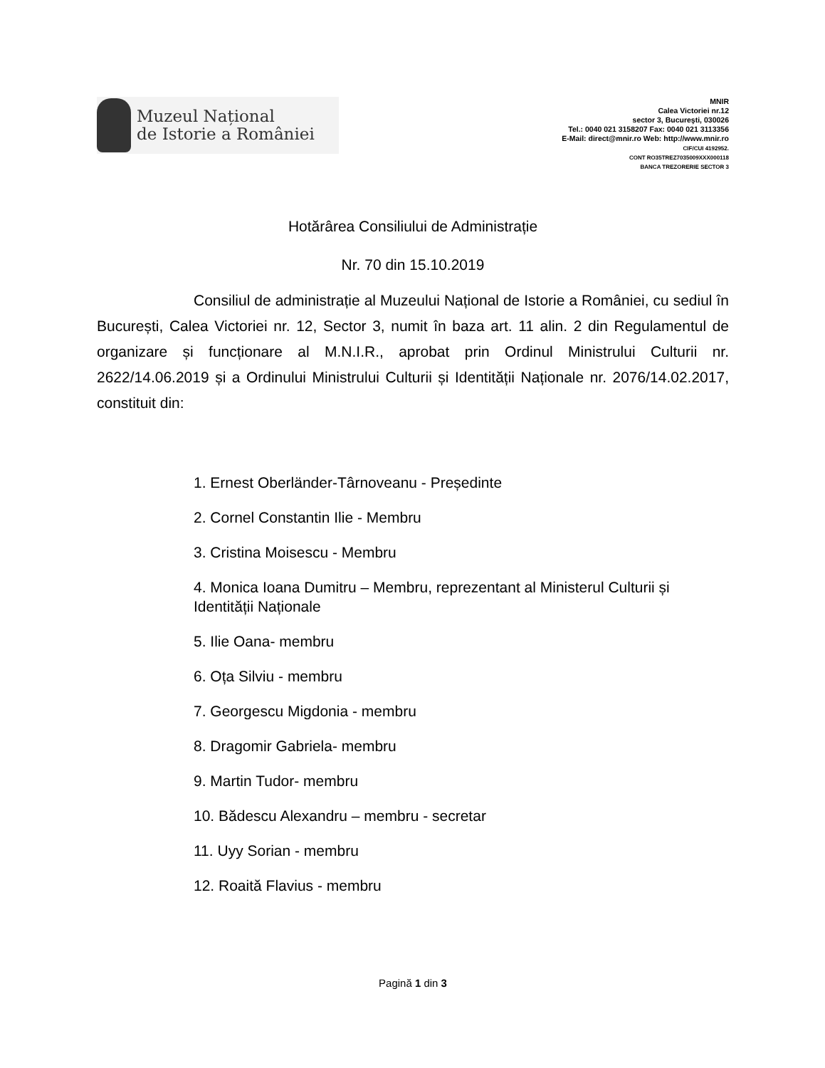Muzeul Național
de Istorie a României
MNIR
Calea Victoriei nr.12
sector 3, Bucureşti, 030026
Tel.: 0040 021 3158207 Fax: 0040 021 3113356
E-Mail: direct@mnir.ro Web: http://www.mnir.ro
CIF/CUI 4192952.
CONT RO35TREZ7035009XXX000118
BANCA TREZORERIE SECTOR 3
Hotărârea Consiliului de Administrație
Nr. 70 din 15.10.2019
Consiliul de administrație al Muzeului Național de Istorie a României, cu sediul în București, Calea Victoriei nr. 12, Sector 3, numit în baza art. 11 alin. 2 din Regulamentul de organizare și funcționare al M.N.I.R., aprobat prin Ordinul Ministrului Culturii nr. 2622/14.06.2019 și a Ordinului Ministrului Culturii și Identității Naționale nr. 2076/14.02.2017, constituit din:
1. Ernest Oberländer-Târnoveanu - Președinte
2. Cornel Constantin Ilie - Membru
3. Cristina Moisescu - Membru
4. Monica Ioana Dumitru – Membru, reprezentant al Ministerul Culturii și Identității Naționale
5. Ilie Oana- membru
6. Oța Silviu - membru
7. Georgescu Migdonia - membru
8. Dragomir Gabriela- membru
9. Martin Tudor- membru
10. Bădescu Alexandru – membru - secretar
11. Uyy Sorian - membru
12. Roaită Flavius - membru
Pagină 1 din 3